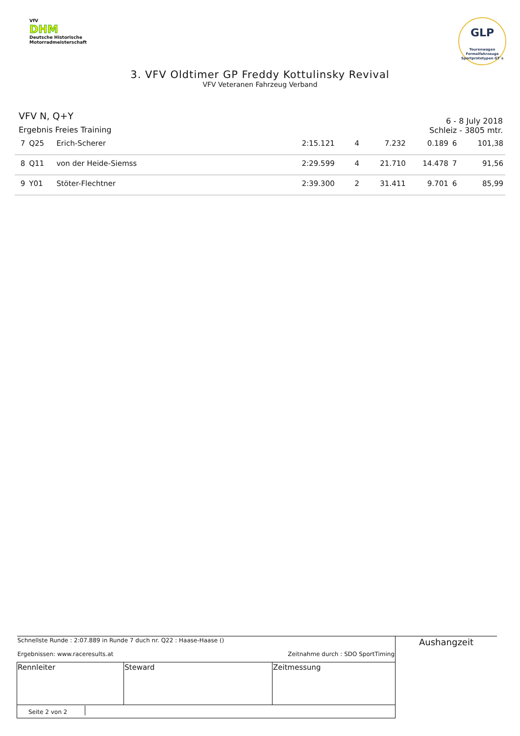VfV
DHM
Deutsche Historische
Motorradmeisterschaft
GLP
Tourenwagen
Formelfahrzeuge
Sportprototypen GT´s
3. VFV Oldtimer GP Freddy Kottulinsky Revival
VFV Veteranen Fahrzeug Verband
VFV N, Q+Y
Ergebnis Freies Training
6 - 8 July 2018
Schleiz - 3805 mtr.
| 7 | Q25 | Erich-Scherer | 2:15.121 | 4 | 7.232 | 0.189 | 6 | 101,38 |
| 8 | Q11 | von der Heide-Siemss | 2:29.599 | 4 | 21.710 | 14.478 | 7 | 91,56 |
| 9 | Y01 | Stöter-Flechtner | 2:39.300 | 2 | 31.411 | 9.701 | 6 | 85,99 |
| Schnellste Runde : 2:07.889 in Runde 7 duch nr. Q22 : Haase-Haase () Ergebnissen: www.raceresults.at Zeitnahme durch : SDO SportTiming | | | Aushangzeit |
| Rennleiter | Steward | Zeitmessung | |
| Seite 2 von 2 | | | |